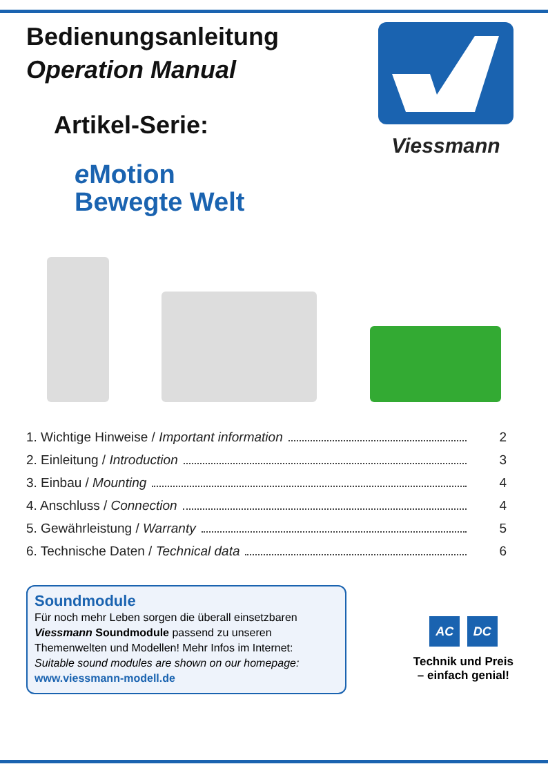Bedienungsanleitung
Operation Manual
Artikel-Serie:
e Motion
Bewegte Welt
Viessmann
1. Wichtige Hinweise / Important information 2
2. Einleitung / Introduction 3
3. Einbau / Mounting 4
4. Anschluss / Connection 4
5. Gewährleistung / Warranty 5
6. Technische Daten / Technical data 6
Soundmodule
Für noch mehr Leben sorgen die überall einsetzbaren Viessmann Soundmodule passend zu unseren Themenwelten und Modellen! Mehr Infos im Internet:
Suitable sound modules are shown on our homepage:
www.viessmann-modell.de
AC DC
Technik und Preis
– einfach genial!